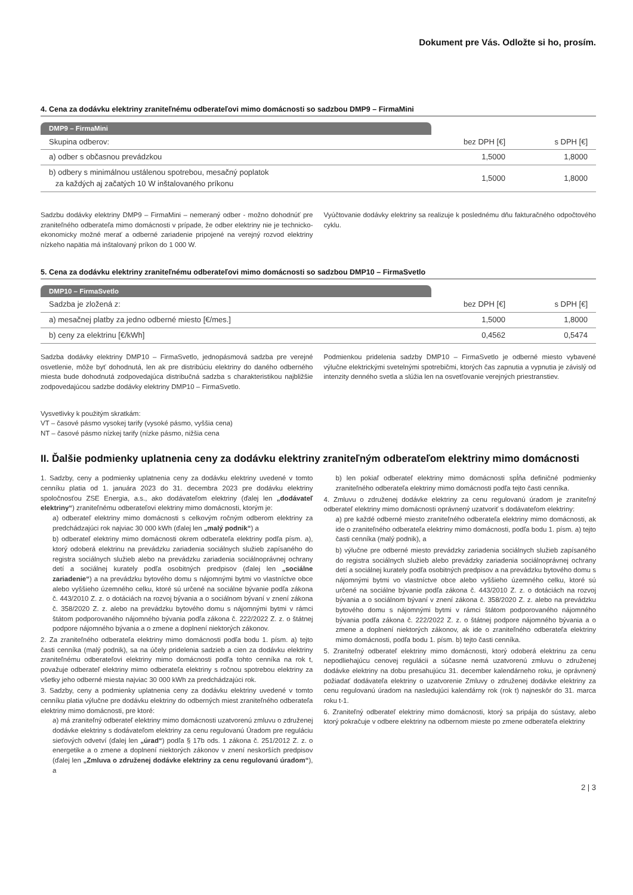Dokument pre Vás. Odložte si ho, prosím.
4. Cena za dodávku elektriny zraniteľnému odberateľovi mimo domácnosti so sadzbou DMP9 – FirmaMini
| DMP9 – FirmaMini | | |
| --- | --- | --- |
| Skupina odberov: | bez DPH [€] | s DPH [€] |
| a) odber s občasnou prevádzkou | 1,5000 | 1,8000 |
| b) odbery s minimálnou ustálenou spotrebou, mesačný poplatok za každých aj začatých 10 W inštalovaného príkonu | 1,5000 | 1,8000 |
Sadzbu dodávky elektriny DMP9 – FirmaMini – nemeraný odber - možno dohodnúť pre zraniteľného odberateľa mimo domácnosti v prípade, že odber elektriny nie je technicko-ekonomicky možné merať a odberné zariadenie pripojené na verejný rozvod elektriny nízkeho napätia má inštalovaný príkon do 1 000 W.
Vyúčtovanie dodávky elektriny sa realizuje k poslednému dňu fakturačného odpočtového cyklu.
5. Cena za dodávku elektriny zraniteľnému odberateľovi mimo domácnosti so sadzbou DMP10 – FirmaSvetlo
| DMP10 – FirmaSvetlo | | |
| --- | --- | --- |
| Sadzba je zložená z: | bez DPH [€] | s DPH [€] |
| a) mesačnej platby za jedno odberné miesto [€/mes.] | 1,5000 | 1,8000 |
| b) ceny za elektrinu [€/kWh] | 0,4562 | 0,5474 |
Sadzba dodávky elektriny DMP10 – FirmaSvetlo, jednopásmová sadzba pre verejné osvetlenie, môže byť dohodnutá, len ak pre distribúciu elektriny do daného odberného miesta bude dohodnutá zodpovedajúca distribučná sadzba s charakteristikou najbližšie zodpovedajúcou sadzbe dodávky elektriny DMP10 – FirmaSvetlo.
Podmienkou pridelenia sadzby DMP10 – FirmaSvetlo je odberné miesto vybavené výlučne elektrickými svetelnými spotrebičmi, ktorých čas zapnutia a vypnutia je závislý od intenzity denného svetla a slúžia len na osvetľovanie verejných priestranstiev.
Vysvetlivky k použitým skratkám:
VT – časové pásmo vysokej tarify (vysoké pásmo, vyššia cena)
NT – časové pásmo nízkej tarify (nízke pásmo, nižšia cena
II. Ďalšie podmienky uplatnenia ceny za dodávku elektriny zraniteľným odberateľom elektriny mimo domácnosti
1. Sadzby, ceny a podmienky uplatnenia ceny za dodávku elektriny uvedené v tomto cenníku platia od 1. januára 2023 do 31. decembra 2023 pre dodávku elektriny spoločnosťou ZSE Energia, a.s., ako dodávateľom elektriny (ďalej len „dodávateľ elektriny“) zraniteľnému odberateľovi elektriny mimo domácnosti, ktorým je:
a) odberateľ elektriny mimo domácnosti s celkovým ročným odberom elektriny za predchádzajúci rok najviac 30 000 kWh (ďalej len „malý podnik“) a
b) odberateľ elektriny mimo domácnosti okrem odberateľa elektriny podľa písm. a), ktorý odoberá elektrinu na prevádzku zariadenia sociálnych služieb zapísaného do registra sociálnych služieb alebo na prevádzku zariadenia sociálnoprávnej ochrany detí a sociálnej kurately podľa osobitných predpisov (ďalej len „sociálne zariadenie“) a na prevádzku bytového domu s nájomnými bytmi vo vlastníctve obce alebo vyššieho územného celku, ktoré sú určené na sociálne bývanie podľa zákona č. 443/2010 Z. z. o dotáciách na rozvoj bývania a o sociálnom bývaní v znení zákona č. 358/2020 Z. z. alebo na prevádzku bytového domu s nájomnými bytmi v rámci štátom podporovaného nájomného bývania podľa zákona č. 222/2022 Z. z. o štátnej podpore nájomného bývania a o zmene a doplnení niektorých zákonov.
2. Za zraniteľného odberateľa elektriny mimo domácnosti podľa bodu 1. písm. a) tejto časti cenníka (malý podnik), sa na účely pridelenia sadzieb a cien za dodávku elektriny zraniteľnému odberateľovi elektriny mimo domácnosti podľa tohto cenníka na rok t, považuje odberateľ elektriny mimo odberateľa elektriny s ročnou spotrebou elektriny za všetky jeho odberné miesta najviac 30 000 kWh za predchádzajúci rok.
3. Sadzby, ceny a podmienky uplatnenia ceny za dodávku elektriny uvedené v tomto cenníku platia výlučne pre dodávku elektriny do odberných miest zraniteľného odberateľa elektriny mimo domácnosti, pre ktoré:
a) má zraniteľný odberateľ elektriny mimo domácnosti uzatvorenú zmluvu o združenej dodávke elektriny s dodávateľom elektriny za cenu regulovanú Úradom pre reguláciu sieťových odvetví (ďalej len „úrad“) podľa § 17b ods. 1 zákona č. 251/2012 Z. z. o energetike a o zmene a doplnení niektorých zákonov v znení neskorších predpisov (ďalej len „Zmluva o združenej dodávke elektriny za cenu regulovanú úradom“), a
b) len pokiaľ odberateľ elektriny mimo domácnosti spĺňa definičné podmienky zraniteľného odberateľa elektriny mimo domácnosti podľa tejto časti cenníka.
4. Zmluvu o združenej dodávke elektriny za cenu regulovanú úradom je zraniteľný odberateľ elektriny mimo domácnosti oprávnený uzatvoriť s dodávateľom elektriny:
a) pre každé odberné miesto zraniteľného odberateľa elektriny mimo domácnosti, ak ide o zraniteľného odberateľa elektriny mimo domácnosti, podľa bodu 1. písm. a) tejto časti cenníka (malý podnik), a
b) výlučne pre odberné miesto prevádzky zariadenia sociálnych služieb zapísaného do registra sociálnych služieb alebo prevádzky zariadenia sociálnoprávnej ochrany detí a sociálnej kurately podľa osobitných predpisov a na prevádzku bytového domu s nájomnými bytmi vo vlastníctve obce alebo vyššieho územného celku, ktoré sú určené na sociálne bývanie podľa zákona č. 443/2010 Z. z. o dotáciách na rozvoj bývania a o sociálnom bývaní v znení zákona č. 358/2020 Z. z. alebo na prevádzku bytového domu s nájomnými bytmi v rámci štátom podporovaného nájomného bývania podľa zákona č. 222/2022 Z. z. o štátnej podpore nájomného bývania a o zmene a doplnení niektorých zákonov, ak ide o zraniteľného odberateľa elektriny mimo domácnosti, podľa bodu 1. písm. b) tejto časti cenníka.
5. Zraniteľný odberateľ elektriny mimo domácnosti, ktorý odoberá elektrinu za cenu nepodliehajúcu cenovej regulácii a súčasne nemá uzatvorenú zmluvu o združenej dodávke elektriny na dobu presahujúcu 31. december kalendárneho roku, je oprávnený požiadať dodávateľa elektriny o uzatvorenie Zmluvy o združenej dodávke elektriny za cenu regulovanú úradom na nasledujúci kalendárny rok (rok t) najneskôr do 31. marca roku t-1.
6. Zraniteľný odberateľ elektriny mimo domácnosti, ktorý sa pripája do sústavy, alebo ktorý pokračuje v odbere elektriny na odbernom mieste po zmene odberateľa elektriny
2 | 3